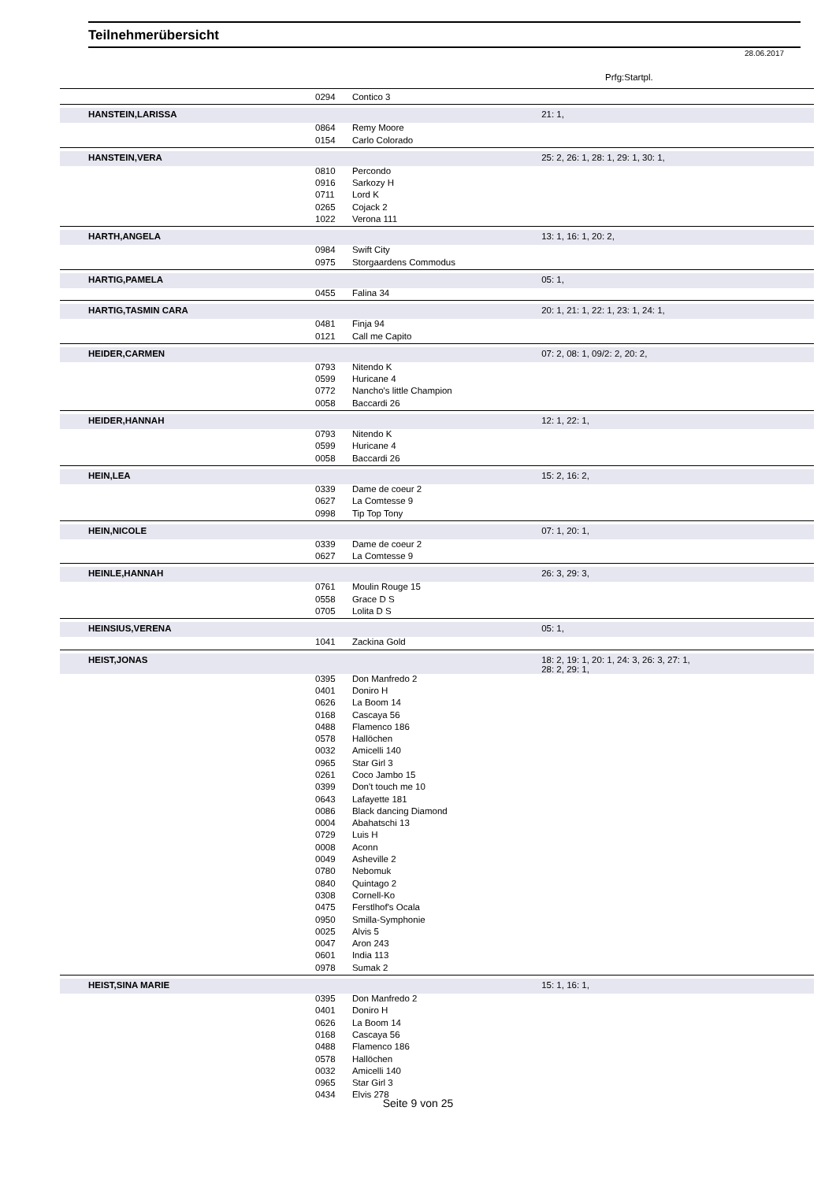Teilnehmerübersicht
28.06.2017
Prfg:Startpl.
| | 0294 | Contico 3 | |
| HANSTEIN,LARISSA | | | 21: 1, |
| | 0864 | Remy Moore | |
| | 0154 | Carlo Colorado | |
| HANSTEIN,VERA | | | 25: 2, 26: 1, 28: 1, 29: 1, 30: 1, |
| | 0810 | Percondo | |
| | 0916 | Sarkozy H | |
| | 0711 | Lord K | |
| | 0265 | Cojack 2 | |
| | 1022 | Verona 111 | |
| HARTH,ANGELA | | | 13: 1, 16: 1, 20: 2, |
| | 0984 | Swift City | |
| | 0975 | Storgaardens Commodus | |
| HARTIG,PAMELA | | | 05: 1, |
| | 0455 | Falina 34 | |
| HARTIG,TASMIN CARA | | | 20: 1, 21: 1, 22: 1, 23: 1, 24: 1, |
| | 0481 | Finja 94 | |
| | 0121 | Call me Capito | |
| HEIDER,CARMEN | | | 07: 2, 08: 1, 09/2: 2, 20: 2, |
| | 0793 | Nitendo K | |
| | 0599 | Huricane 4 | |
| | 0772 | Nancho's little Champion | |
| | 0058 | Baccardi 26 | |
| HEIDER,HANNAH | | | 12: 1, 22: 1, |
| | 0793 | Nitendo K | |
| | 0599 | Huricane 4 | |
| | 0058 | Baccardi 26 | |
| HEIN,LEA | | | 15: 2, 16: 2, |
| | 0339 | Dame de coeur 2 | |
| | 0627 | La Comtesse 9 | |
| | 0998 | Tip Top Tony | |
| HEIN,NICOLE | | | 07: 1, 20: 1, |
| | 0339 | Dame de coeur 2 | |
| | 0627 | La Comtesse 9 | |
| HEINLE,HANNAH | | | 26: 3, 29: 3, |
| | 0761 | Moulin Rouge 15 | |
| | 0558 | Grace D S | |
| | 0705 | Lolita D S | |
| HEINSIUS,VERENA | | | 05: 1, |
| | 1041 | Zackina Gold | |
| HEIST,JONAS | | | 18: 2, 19: 1, 20: 1, 24: 3, 26: 3, 27: 1, 28: 2, 29: 1, |
| | 0395 | Don Manfredo 2 | |
| | 0401 | Doniro H | |
| | 0626 | La Boom 14 | |
| | 0168 | Cascaya 56 | |
| | 0488 | Flamenco 186 | |
| | 0578 | Hallöchen | |
| | 0032 | Amicelli 140 | |
| | 0965 | Star Girl 3 | |
| | 0261 | Coco Jambo 15 | |
| | 0399 | Don't touch me 10 | |
| | 0643 | Lafayette 181 | |
| | 0086 | Black dancing Diamond | |
| | 0004 | Abahatschi 13 | |
| | 0729 | Luis H | |
| | 0008 | Aconn | |
| | 0049 | Asheville 2 | |
| | 0780 | Nebomuk | |
| | 0840 | Quintago 2 | |
| | 0308 | Cornell-Ko | |
| | 0475 | Ferstlhof's Ocala | |
| | 0950 | Smilla-Symphonie | |
| | 0025 | Alvis 5 | |
| | 0047 | Aron 243 | |
| | 0601 | India 113 | |
| | 0978 | Sumak 2 | |
| HEIST,SINA MARIE | | | 15: 1, 16: 1, |
| | 0395 | Don Manfredo 2 | |
| | 0401 | Doniro H | |
| | 0626 | La Boom 14 | |
| | 0168 | Cascaya 56 | |
| | 0488 | Flamenco 186 | |
| | 0578 | Hallöchen | |
| | 0032 | Amicelli 140 | |
| | 0965 | Star Girl 3 | |
| | 0434 | Elvis 278 | |
Seite 9 von 25